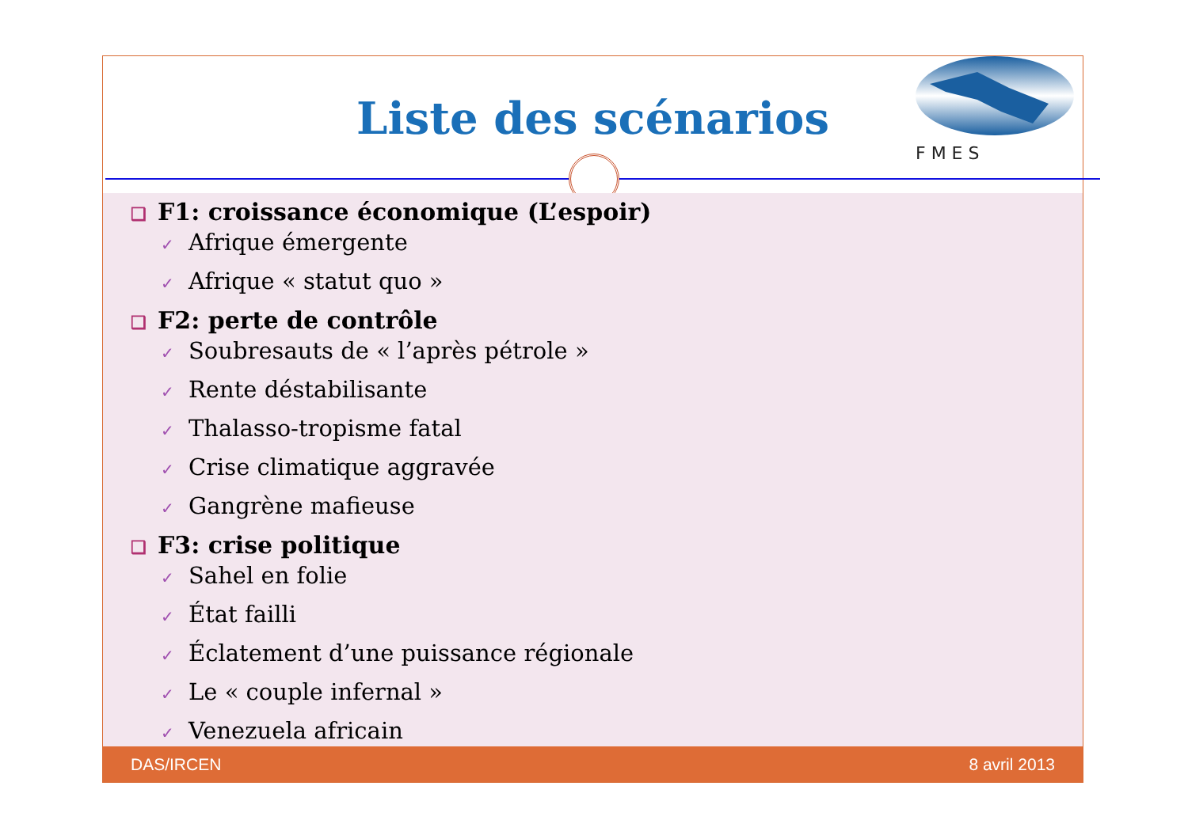Liste des scénarios
F M E S
❑ F1: croissance économique (L’espoir)
✓ Afrique émergente
✓ Afrique « statut quo »
❑ F2: perte de contrôle
✓ Soubresauts de « l’après pétrole »
✓ Rente déstabilisante
✓ Thalasso-tropisme fatal
✓ Crise climatique aggravée
✓ Gangrène mafieuse
❑ F3: crise politique
✓ Sahel en folie
✓ État failli
✓ Éclatement d’une puissance régionale
✓ Le « couple infernal »
✓ Venezuela africain
DAS/IRCEN 8 avril 2013